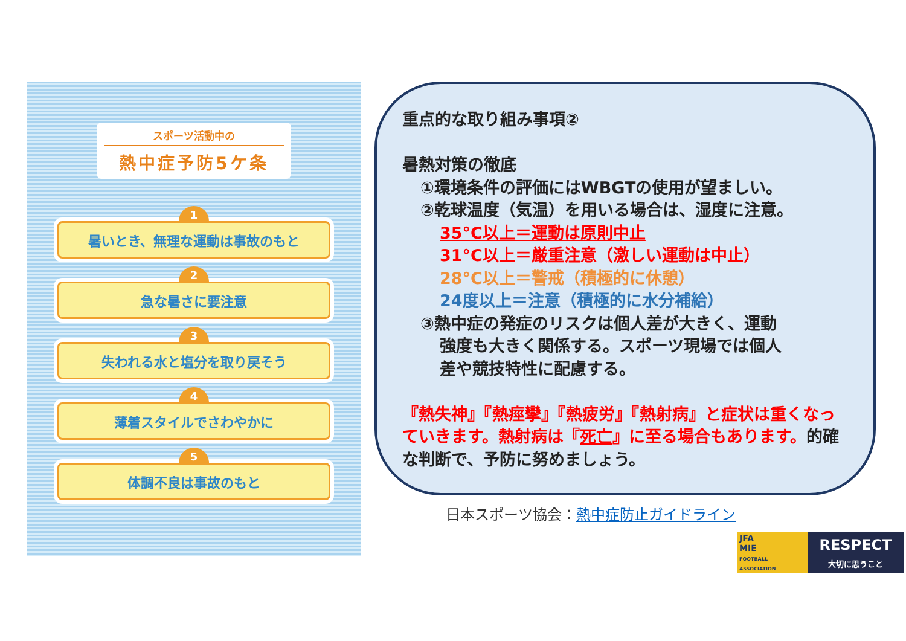スポーツ活動中の
熱中症予防5ケ条
1
暑いとき、無理な運動は事故のもと
2
急な暑さに要注意
3
失われる水と塩分を取り戻そう
4
薄着スタイルでさわやかに
5
体調不良は事故のもと
重点的な取り組み事項②
暑熱対策の徹底
①環境条件の評価にはWBGTの使用が望ましい。
②乾球温度（気温）を用いる場合は、湿度に注意。
35°C以上＝運動は原則中止
31°C以上＝厳重注意（激しい運動は中止）
28°C以上＝警戒（積極的に休憩）
24度以上＝注意（積極的に水分補給）
③熱中症の発症のリスクは個人差が大きく、運動
強度も大きく関係する。スポーツ現場では個人
差や競技特性に配慮する。
『熱失神』『熱痙攣』『熱疲労』『熱射病』と症状は重くなっていきます。熱射病は『死亡』に至る場合もあります。的確な判断で、予防に努めましょう。
日本スポーツ協会：熱中症防止ガイドライン
JFA
MIE
FOOTBALL ASSOCIATION
RESPECT
大切に思うこと